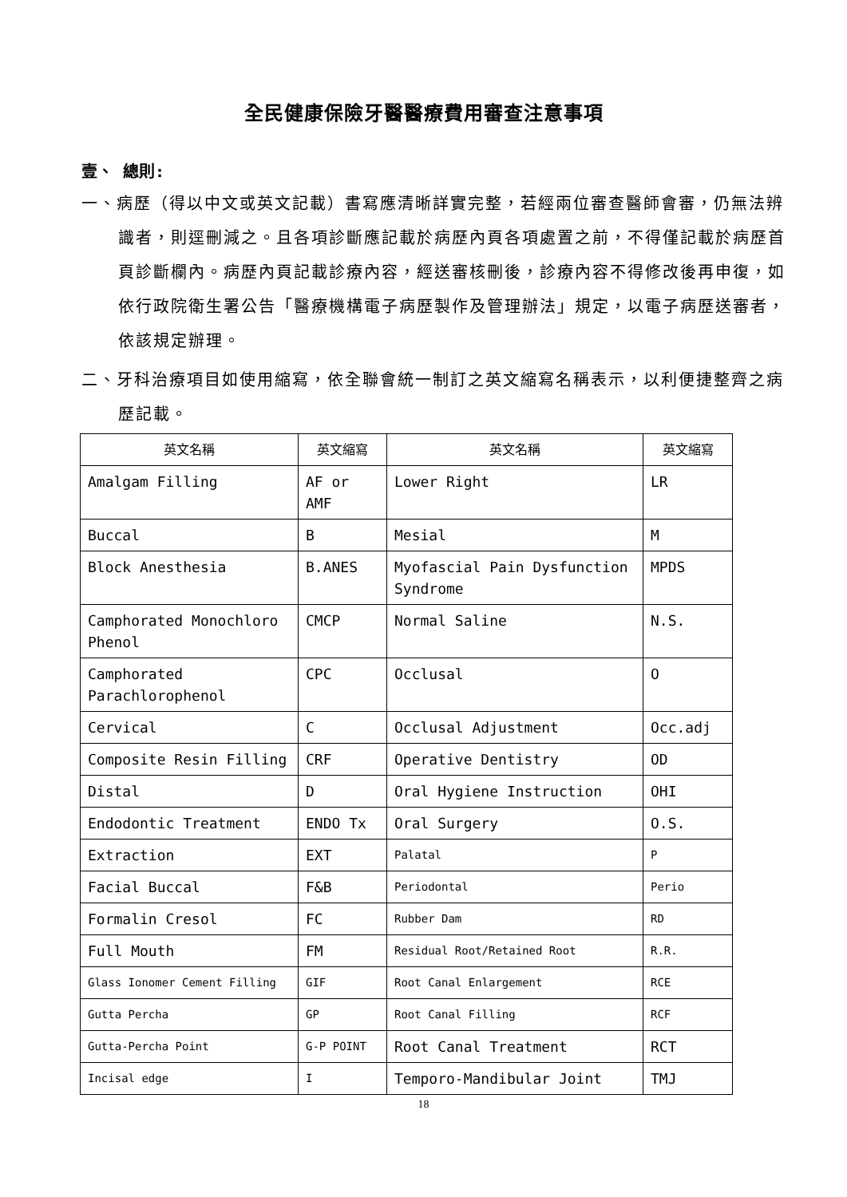全民健康保險牙醫醫療費用審查注意事項
壹、 總則:
一、病歷（得以中文或英文記載）書寫應清晰詳實完整，若經兩位審查醫師會審，仍無法辨識者，則逕刪減之。且各項診斷應記載於病歷內頁各項處置之前，不得僅記載於病歷首頁診斷欄內。病歷內頁記載診療內容，經送審核刪後，診療內容不得修改後再申復，如依行政院衛生署公告「醫療機構電子病歷製作及管理辦法」規定，以電子病歷送審者，依該規定辦理。
二、牙科治療項目如使用縮寫，依全聯會統一制訂之英文縮寫名稱表示，以利便捷整齊之病歷記載。
| 英文名稱 | 英文縮寫 | 英文名稱 | 英文縮寫 |
| --- | --- | --- | --- |
| Amalgam Filling | AF or AMF | Lower Right | LR |
| Buccal | B | Mesial | M |
| Block Anesthesia | B.ANES | Myofascial Pain Dysfunction Syndrome | MPDS |
| Camphorated Monochloro Phenol | CMCP | Normal Saline | N.S. |
| Camphorated Parachlorophenol | CPC | Occlusal | O |
| Cervical | C | Occlusal Adjustment | Occ.adj |
| Composite Resin Filling | CRF | Operative Dentistry | OD |
| Distal | D | Oral Hygiene Instruction | OHI |
| Endodontic Treatment | ENDO Tx | Oral Surgery | O.S. |
| Extraction | EXT | Palatal | P |
| Facial Buccal | F&B | Periodontal | Perio |
| Formalin Cresol | FC | Rubber Dam | RD |
| Full Mouth | FM | Residual Root/Retained Root | R.R. |
| Glass Ionomer Cement Filling | GIF | Root Canal Enlargement | RCE |
| Gutta Percha | GP | Root Canal Filling | RCF |
| Gutta-Percha Point | G-P POINT | Root Canal Treatment | RCT |
| Incisal edge | I | Temporo-Mandibular Joint | TMJ |
18